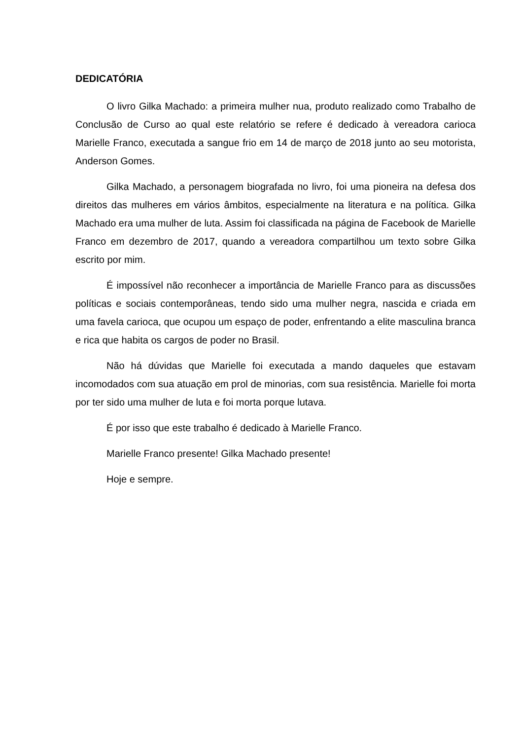DEDICATÓRIA
O livro Gilka Machado: a primeira mulher nua, produto realizado como Trabalho de Conclusão de Curso ao qual este relatório se refere é dedicado à vereadora carioca Marielle Franco, executada a sangue frio em 14 de março de 2018 junto ao seu motorista, Anderson Gomes.
Gilka Machado, a personagem biografada no livro, foi uma pioneira na defesa dos direitos das mulheres em vários âmbitos, especialmente na literatura e na política. Gilka Machado era uma mulher de luta. Assim foi classificada na página de Facebook de Marielle Franco em dezembro de 2017, quando a vereadora compartilhou um texto sobre Gilka escrito por mim.
É impossível não reconhecer a importância de Marielle Franco para as discussões políticas e sociais contemporâneas, tendo sido uma mulher negra, nascida e criada em uma favela carioca, que ocupou um espaço de poder, enfrentando a elite masculina branca e rica que habita os cargos de poder no Brasil.
Não há dúvidas que Marielle foi executada a mando daqueles que estavam incomodados com sua atuação em prol de minorias, com sua resistência. Marielle foi morta por ter sido uma mulher de luta e foi morta porque lutava.
É por isso que este trabalho é dedicado à Marielle Franco.
Marielle Franco presente! Gilka Machado presente!
Hoje e sempre.